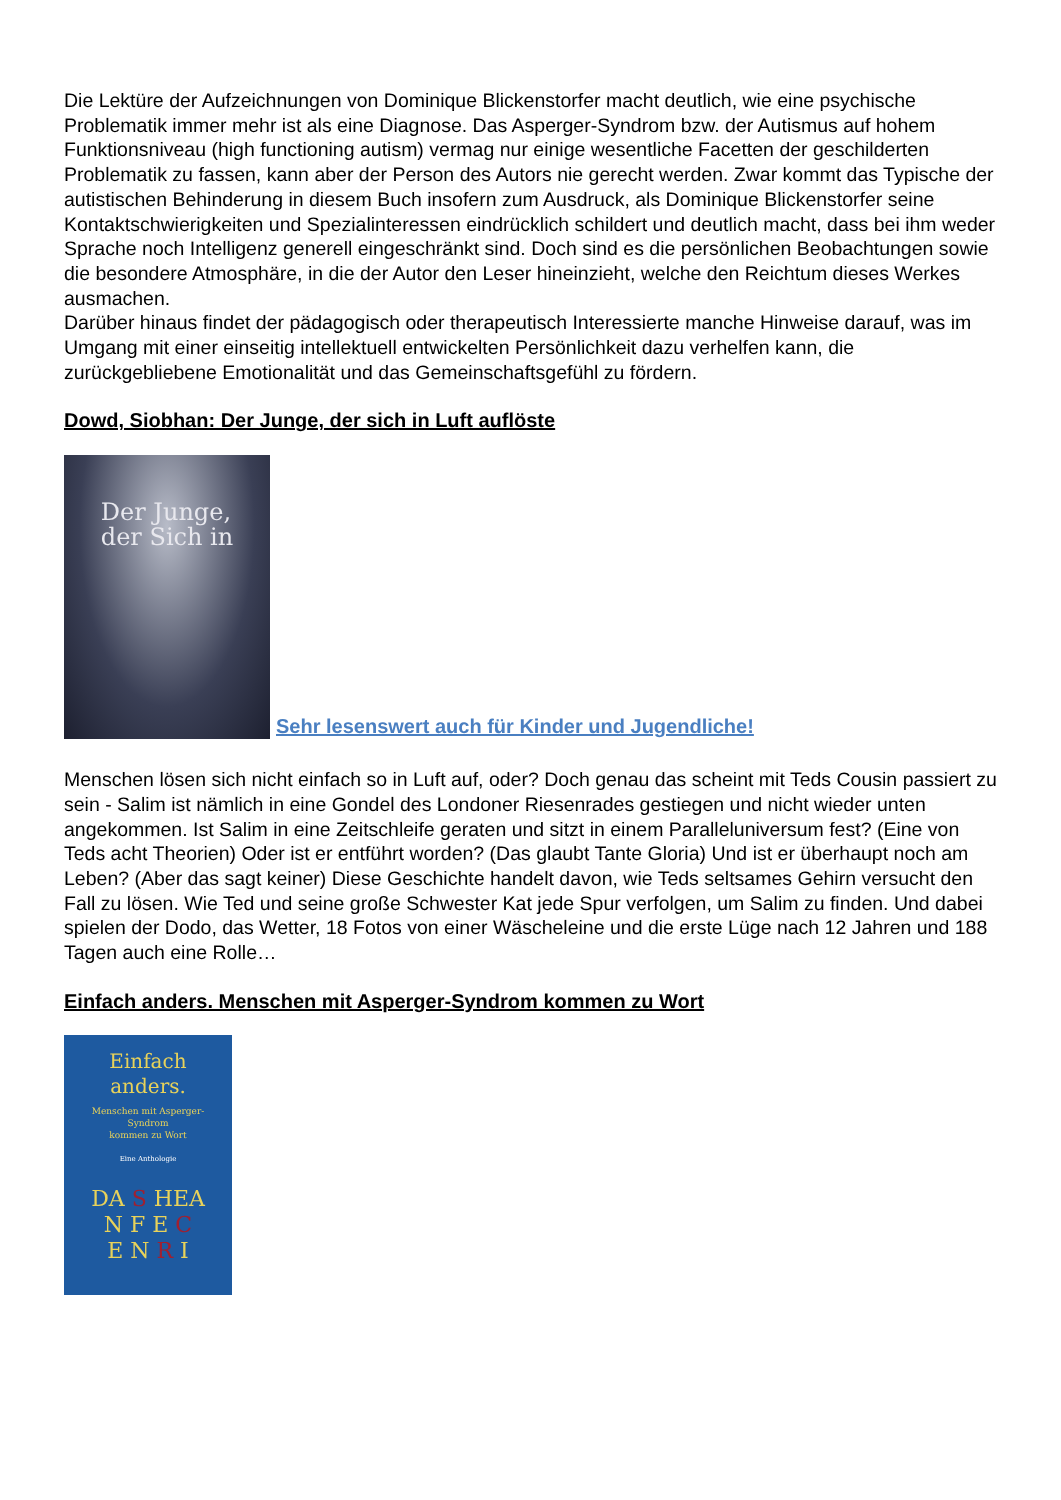Die Lektüre der Aufzeichnungen von Dominique Blickenstorfer macht deutlich, wie eine psychische Problematik immer mehr ist als eine Diagnose. Das Asperger-Syndrom bzw. der Autismus auf hohem Funktionsniveau (high functioning autism) vermag nur einige wesentliche Facetten der geschilderten Problematik zu fassen, kann aber der Person des Autors nie gerecht werden. Zwar kommt das Typische der autistischen Behinderung in diesem Buch insofern zum Ausdruck, als Dominique Blickenstorfer seine Kontaktschwierigkeiten und Spezialinteressen eindrücklich schildert und deutlich macht, dass bei ihm weder Sprache noch Intelligenz generell eingeschränkt sind. Doch sind es die persönlichen Beobachtungen sowie die besondere Atmosphäre, in die der Autor den Leser hineinzieht, welche den Reichtum dieses Werkes ausmachen.
Darüber hinaus findet der pädagogisch oder therapeutisch Interessierte manche Hinweise darauf, was im Umgang mit einer einseitig intellektuell entwickelten Persönlichkeit dazu verhelfen kann, die zurückgebliebene Emotionalität und das Gemeinschaftsgefühl zu fördern.
Dowd, Siobhan: Der Junge, der sich in Luft auflöste
Der Junge,
der Sich in
Sehr lesenswert auch für Kinder und Jugendliche!
Menschen lösen sich nicht einfach so in Luft auf, oder? Doch genau das scheint mit Teds Cousin passiert zu sein - Salim ist nämlich in eine Gondel des Londoner Riesenrades gestiegen und nicht wieder unten angekommen. Ist Salim in eine Zeitschleife geraten und sitzt in einem Paralleluniversum fest? (Eine von Teds acht Theorien) Oder ist er entführt worden? (Das glaubt Tante Gloria) Und ist er überhaupt noch am Leben? (Aber das sagt keiner) Diese Geschichte handelt davon, wie Teds seltsames Gehirn versucht den Fall zu lösen. Wie Ted und seine große Schwester Kat jede Spur verfolgen, um Salim zu finden. Und dabei spielen der Dodo, das Wetter, 18 Fotos von einer Wäscheleine und die erste Lüge nach 12 Jahren und 188 Tagen auch eine Rolle…
Einfach anders. Menschen mit Asperger-Syndrom kommen zu Wort
Einfach anders.
Menschen mit Asperger-Syndrom
kommen zu Wort
Eine Anthologie
DA S HEA
N F E C
E N R I